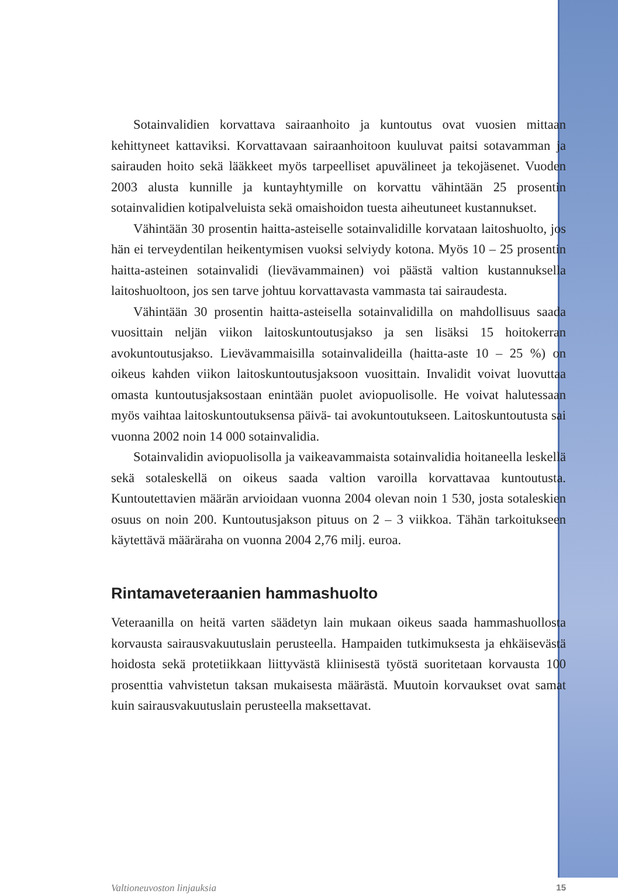Sotainvalidien korvattava sairaanhoito ja kuntoutus ovat vuosien mittaan kehittyneet kattaviksi. Korvattavaan sairaanhoitoon kuuluvat paitsi sotavamman ja sairauden hoito sekä lääkkeet myös tarpeelliset apuvälineet ja tekojäsenet. Vuoden 2003 alusta kunnille ja kuntayhtymille on korvattu vähintään 25 prosentin sotainvalidien kotipalveluista sekä omaishoidon tuesta aiheutuneet kustannukset.
Vähintään 30 prosentin haitta-asteiselle sotainvalidille korvataan laitoshuolto, jos hän ei terveydentilan heikentymisen vuoksi selviydy kotona. Myös 10 – 25 prosentin haitta-asteinen sotainvalidi (lievävammainen) voi päästä valtion kustannuksella laitoshuoltoon, jos sen tarve johtuu korvattavasta vammasta tai sairaudesta.
Vähintään 30 prosentin haitta-asteisella sotainvalidilla on mahdollisuus saada vuosittain neljän viikon laitoskuntoutusjakso ja sen lisäksi 15 hoitokerran avokuntoutusjakso. Lievävammaisilla sotainvalideilla (haitta-aste 10 – 25 %) on oikeus kahden viikon laitoskuntoutusjaksoon vuosittain. Invalidit voivat luovuttaa omasta kuntoutusjaksostaan enintään puolet aviopuolisolle. He voivat halutessaan myös vaihtaa laitoskuntoutuksensa päivä- tai avokuntoutukseen. Laitoskuntoutusta sai vuonna 2002 noin 14 000 sotainvalidia.
Sotainvalidin aviopuolisolla ja vaikeavammaista sotainvalidia hoitaneella leskellä sekä sotaleskellä on oikeus saada valtion varoilla korvattavaa kuntoutusta. Kuntoutettavien määrän arvioidaan vuonna 2004 olevan noin 1 530, josta sotaleskien osuus on noin 200. Kuntoutusjakson pituus on 2 – 3 viikkoa. Tähän tarkoitukseen käytettävä määräraha on vuonna 2004 2,76 milj. euroa.
Rintamaveteraanien hammashuolto
Veteraanilla on heitä varten säädetyn lain mukaan oikeus saada hammashuollosta korvausta sairausvakuutuslain perusteella. Hampaiden tutkimuksesta ja ehkäisevästä hoidosta sekä protetiikkaan liittyvästä kliinisestä työstä suoritetaan korvausta 100 prosenttia vahvistetun taksan mukaisesta määrästä. Muutoin korvaukset ovat samat kuin sairausvakuutuslain perusteella maksettavat.
Valtioneuvoston linjauksia 15